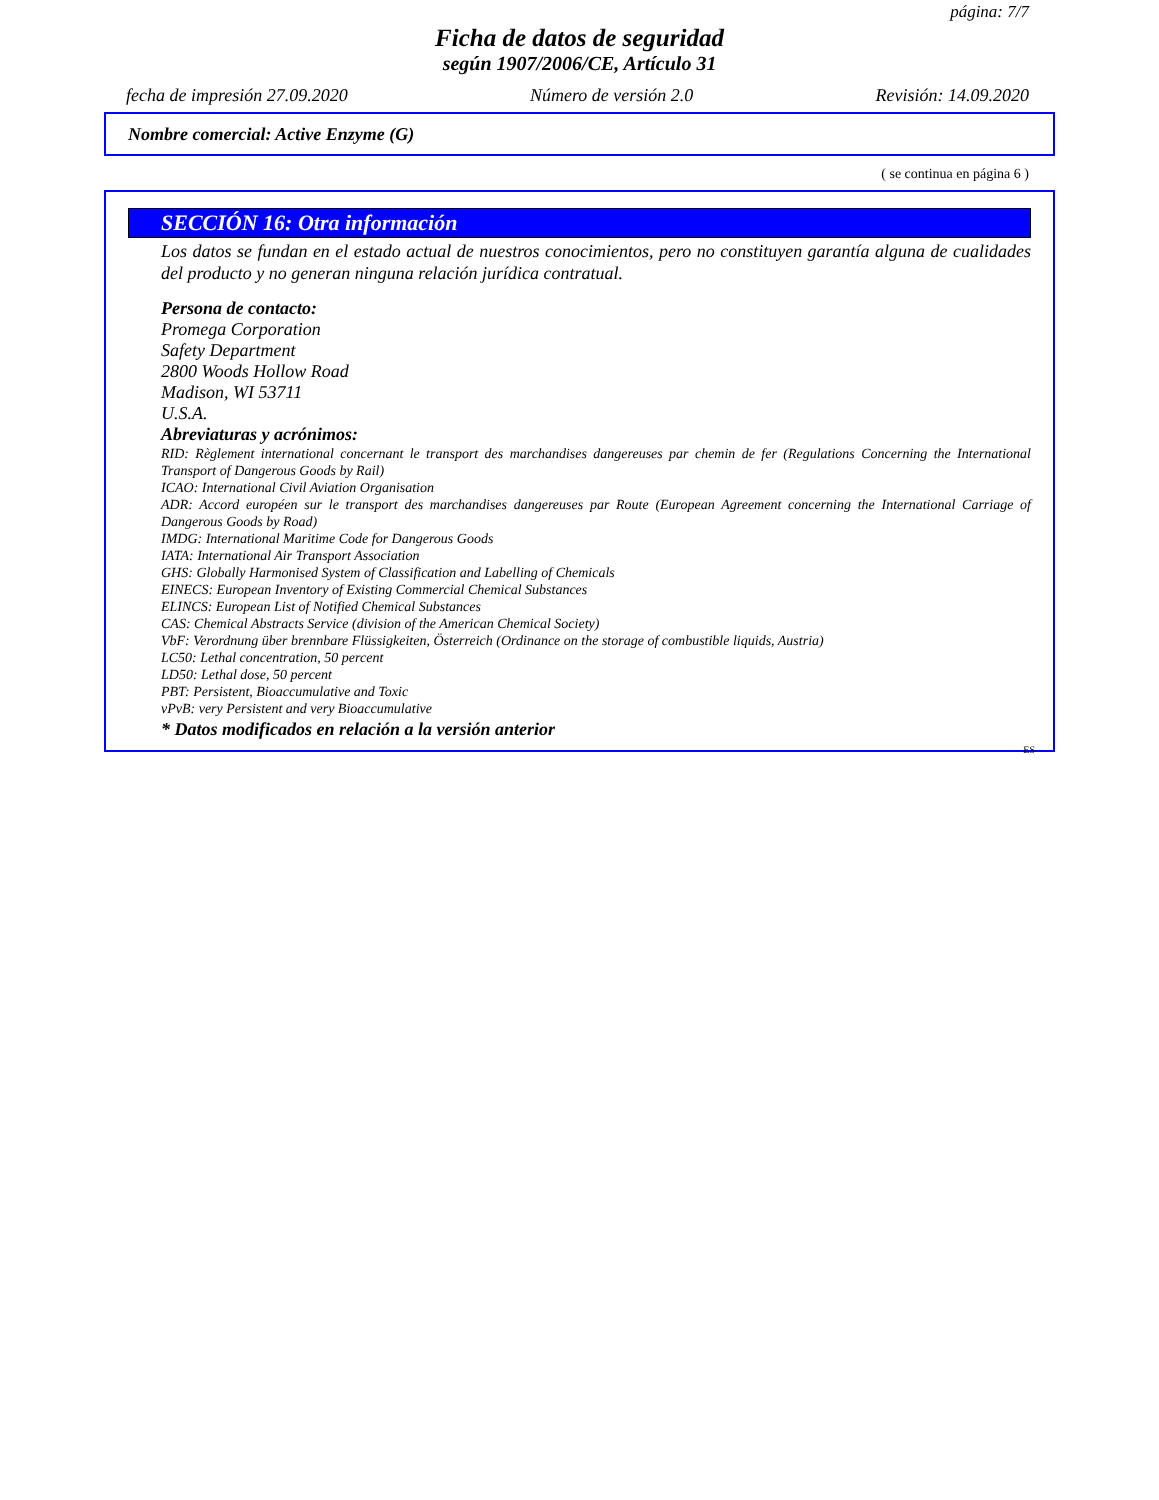página: 7/7
Ficha de datos de seguridad
según 1907/2006/CE, Artículo 31
fecha de impresión 27.09.2020 Número de versión 2.0 Revisión: 14.09.2020
Nombre comercial: Active Enzyme (G)
( se continua en página 6 )
SECCIÓN 16: Otra información
Los datos se fundan en el estado actual de nuestros conocimientos, pero no constituyen garantía alguna de cualidades del producto y no generan ninguna relación jurídica contratual.
Persona de contacto:
Promega Corporation
Safety Department
2800 Woods Hollow Road
Madison, WI 53711
U.S.A.
Abreviaturas y acrónimos:
RID: Règlement international concernant le transport des marchandises dangereuses par chemin de fer (Regulations Concerning the International Transport of Dangerous Goods by Rail)
ICAO: International Civil Aviation Organisation
ADR: Accord européen sur le transport des marchandises dangereuses par Route (European Agreement concerning the International Carriage of Dangerous Goods by Road)
IMDG: International Maritime Code for Dangerous Goods
IATA: International Air Transport Association
GHS: Globally Harmonised System of Classification and Labelling of Chemicals
EINECS: European Inventory of Existing Commercial Chemical Substances
ELINCS: European List of Notified Chemical Substances
CAS: Chemical Abstracts Service (division of the American Chemical Society)
VbF: Verordnung über brennbare Flüssigkeiten, Österreich (Ordinance on the storage of combustible liquids, Austria)
LC50: Lethal concentration, 50 percent
LD50: Lethal dose, 50 percent
PBT: Persistent, Bioaccumulative and Toxic
vPvB: very Persistent and very Bioaccumulative
* Datos modificados en relación a la versión anterior
ES